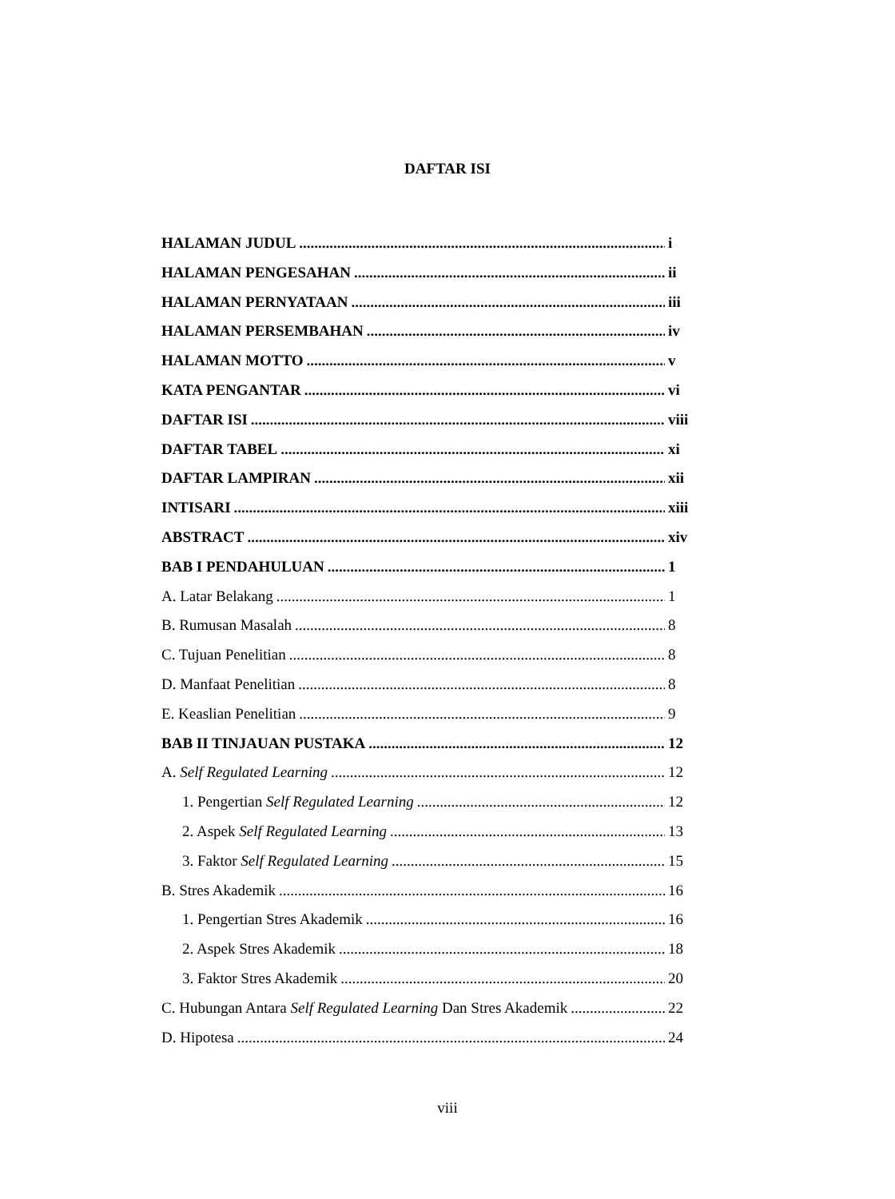DAFTAR ISI
HALAMAN JUDUL i
HALAMAN PENGESAHAN ii
HALAMAN PERNYATAAN iii
HALAMAN PERSEMBAHAN iv
HALAMAN MOTTO v
KATA PENGANTAR vi
DAFTAR ISI viii
DAFTAR TABEL xi
DAFTAR LAMPIRAN xii
INTISARI xiii
ABSTRACT xiv
BAB I PENDAHULUAN 1
A. Latar Belakang 1
B. Rumusan Masalah 8
C. Tujuan Penelitian 8
D. Manfaat Penelitian 8
E. Keaslian Penelitian 9
BAB II TINJAUAN PUSTAKA 12
A. Self Regulated Learning 12
1. Pengertian Self Regulated Learning 12
2. Aspek Self Regulated Learning 13
3. Faktor Self Regulated Learning 15
B. Stres Akademik 16
1. Pengertian Stres Akademik 16
2. Aspek Stres Akademik 18
3. Faktor Stres Akademik 20
C. Hubungan Antara Self Regulated Learning Dan Stres Akademik 22
D. Hipotesa 24
viii